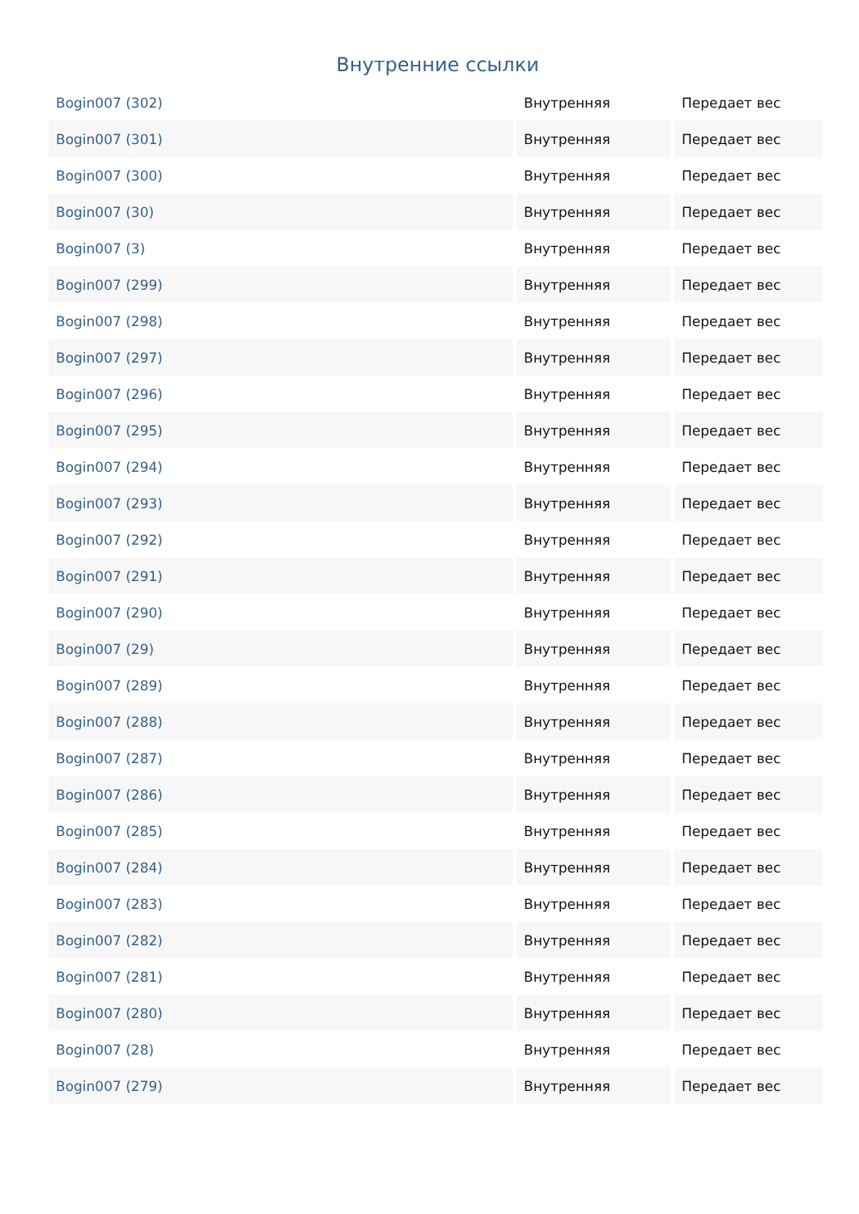Внутренние ссылки
| Bogin007 (302) | Внутренняя | Передает вес |
| Bogin007 (301) | Внутренняя | Передает вес |
| Bogin007 (300) | Внутренняя | Передает вес |
| Bogin007 (30) | Внутренняя | Передает вес |
| Bogin007 (3) | Внутренняя | Передает вес |
| Bogin007 (299) | Внутренняя | Передает вес |
| Bogin007 (298) | Внутренняя | Передает вес |
| Bogin007 (297) | Внутренняя | Передает вес |
| Bogin007 (296) | Внутренняя | Передает вес |
| Bogin007 (295) | Внутренняя | Передает вес |
| Bogin007 (294) | Внутренняя | Передает вес |
| Bogin007 (293) | Внутренняя | Передает вес |
| Bogin007 (292) | Внутренняя | Передает вес |
| Bogin007 (291) | Внутренняя | Передает вес |
| Bogin007 (290) | Внутренняя | Передает вес |
| Bogin007 (29) | Внутренняя | Передает вес |
| Bogin007 (289) | Внутренняя | Передает вес |
| Bogin007 (288) | Внутренняя | Передает вес |
| Bogin007 (287) | Внутренняя | Передает вес |
| Bogin007 (286) | Внутренняя | Передает вес |
| Bogin007 (285) | Внутренняя | Передает вес |
| Bogin007 (284) | Внутренняя | Передает вес |
| Bogin007 (283) | Внутренняя | Передает вес |
| Bogin007 (282) | Внутренняя | Передает вес |
| Bogin007 (281) | Внутренняя | Передает вес |
| Bogin007 (280) | Внутренняя | Передает вес |
| Bogin007 (28) | Внутренняя | Передает вес |
| Bogin007 (279) | Внутренняя | Передает вес |